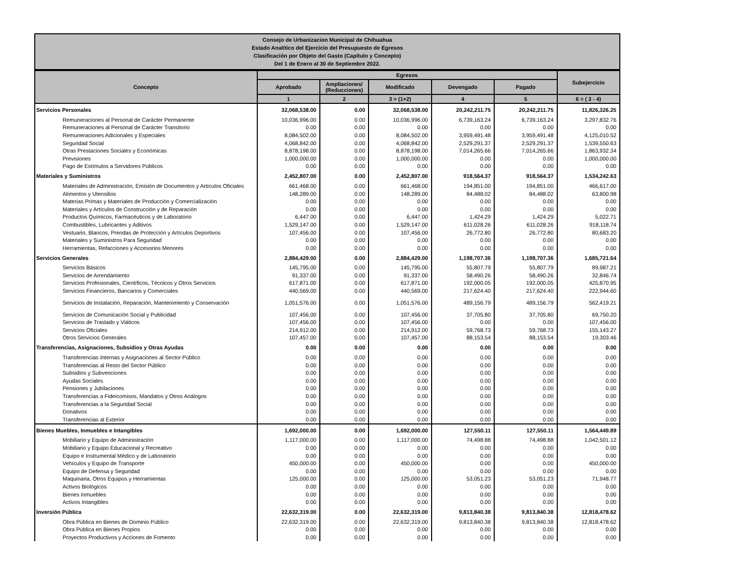Consejo de Urbanizacion Municipal de Chihuahua
Estado Analítico del Ejercicio del Presupuesto de Egresos
Clasificación por Objeto del Gasto (Capítulo y Concepto)
Del 1 de Enero al 30 de Septiembre 2022.
| Concepto | Egresos | | | | | Subejercicio |
| --- | --- | --- | --- | --- | --- | --- |
| | Aprobado | Ampliaciones/ (Reducciones) | Modificado | Devengado | Pagado | |
| | 1 | 2 | 3 = (1+2) | 4 | 5 | 6 = ( 3 - 4) |
| Servicios Personales | 32,068,538.00 | 0.00 | 32,068,538.00 | 20,242,211.75 | 20,242,211.75 | 11,826,326.25 |
| Remuneraciones al Personal de Carácter Permanente | 10,036,996.00 | 0.00 | 10,036,996.00 | 6,739,163.24 | 6,739,163.24 | 3,297,832.76 |
| Remuneraciones al Personal de Carácter Transitorio | 0.00 | 0.00 | 0.00 | 0.00 | 0.00 | 0.00 |
| Remuneraciones Adicionales y Especiales | 8,084,502.00 | 0.00 | 8,084,502.00 | 3,959,491.48 | 3,959,491.48 | 4,125,010.52 |
| Seguridad Social | 4,068,842.00 | 0.00 | 4,068,842.00 | 2,529,291.37 | 2,529,291.37 | 1,539,550.63 |
| Otras Prestaciones Sociales y Económicas | 8,878,198.00 | 0.00 | 8,878,198.00 | 7,014,265.66 | 7,014,265.66 | 1,863,932.34 |
| Previsiones | 1,000,000.00 | 0.00 | 1,000,000.00 | 0.00 | 0.00 | 1,000,000.00 |
| Pago de Estímulos a Servidores Públicos | 0.00 | 0.00 | 0.00 | 0.00 | 0.00 | 0.00 |
| Materiales y Suministros | 2,452,807.00 | 0.00 | 2,452,807.00 | 918,564.37 | 918,564.37 | 1,534,242.63 |
| Materiales de Administración, Emisión de Documentos y Artículos Oficiales | 661,468.00 | 0.00 | 661,468.00 | 194,851.00 | 194,851.00 | 466,617.00 |
| Alimentos y Utensilios | 148,289.00 | 0.00 | 148,289.00 | 84,488.02 | 84,488.02 | 63,800.98 |
| Materias Primas y Materiales de Producción y Comercialización | 0.00 | 0.00 | 0.00 | 0.00 | 0.00 | 0.00 |
| Materiales y Artículos de Construcción y de Reparación | 0.00 | 0.00 | 0.00 | 0.00 | 0.00 | 0.00 |
| Productos Químicos, Farmacéuticos y de Laboratorio | 6,447.00 | 0.00 | 6,447.00 | 1,424.29 | 1,424.29 | 5,022.71 |
| Combustibles, Lubricantes y Aditivos | 1,529,147.00 | 0.00 | 1,529,147.00 | 611,028.26 | 611,028.26 | 918,118.74 |
| Vestuario, Blancos, Prendas de Protección y Artículos Deportivos | 107,456.00 | 0.00 | 107,456.00 | 26,772.80 | 26,772.80 | 80,683.20 |
| Materiales y Suministros Para Seguridad | 0.00 | 0.00 | 0.00 | 0.00 | 0.00 | 0.00 |
| Herramientas, Refacciones y Accesorios Menores | 0.00 | 0.00 | 0.00 | 0.00 | 0.00 | 0.00 |
| Servicios Generales | 2,884,429.00 | 0.00 | 2,884,429.00 | 1,198,707.36 | 1,198,707.36 | 1,685,721.64 |
| Servicios Básicos | 145,795.00 | 0.00 | 145,795.00 | 55,807.79 | 55,807.79 | 89,987.21 |
| Servicios de Arrendamiento | 91,337.00 | 0.00 | 91,337.00 | 58,490.26 | 58,490.26 | 32,846.74 |
| Servicios Profesionales, Científicos, Técnicos y Otros Servicios | 617,871.00 | 0.00 | 617,871.00 | 192,000.05 | 192,000.05 | 425,870.95 |
| Servicios Financieros, Bancarios y Comerciales | 440,569.00 | 0.00 | 440,569.00 | 217,624.40 | 217,624.40 | 222,944.60 |
| Servicios de Instalación, Reparación, Mantenimiento y Conservación | 1,051,576.00 | 0.00 | 1,051,576.00 | 489,156.79 | 489,156.79 | 562,419.21 |
| Servicios de Comunicación Social y Publicidad | 107,456.00 | 0.00 | 107,456.00 | 37,705.80 | 37,705.80 | 69,750.20 |
| Servicios de Traslado y Viáticos | 107,456.00 | 0.00 | 107,456.00 | 0.00 | 0.00 | 107,456.00 |
| Servicios Oficiales | 214,912.00 | 0.00 | 214,912.00 | 59,768.73 | 59,768.73 | 155,143.27 |
| Otros Servicios Generales | 107,457.00 | 0.00 | 107,457.00 | 88,153.54 | 88,153.54 | 19,303.46 |
| Transferencias, Asignaciones, Subsidios y Otras Ayudas | 0.00 | 0.00 | 0.00 | 0.00 | 0.00 | 0.00 |
| Transferencias Internas y Asignaciones al Sector Público | 0.00 | 0.00 | 0.00 | 0.00 | 0.00 | 0.00 |
| Transferencias al Resto del Sector Público | 0.00 | 0.00 | 0.00 | 0.00 | 0.00 | 0.00 |
| Subsidios y Subvenciones | 0.00 | 0.00 | 0.00 | 0.00 | 0.00 | 0.00 |
| Ayudas Sociales | 0.00 | 0.00 | 0.00 | 0.00 | 0.00 | 0.00 |
| Pensiones y Jubilaciones | 0.00 | 0.00 | 0.00 | 0.00 | 0.00 | 0.00 |
| Transferencias a Fideicomisos, Mandatos y Otros Análogos | 0.00 | 0.00 | 0.00 | 0.00 | 0.00 | 0.00 |
| Transferencias a la Seguridad Social | 0.00 | 0.00 | 0.00 | 0.00 | 0.00 | 0.00 |
| Donativos | 0.00 | 0.00 | 0.00 | 0.00 | 0.00 | 0.00 |
| Transferencias al Exterior | 0.00 | 0.00 | 0.00 | 0.00 | 0.00 | 0.00 |
| Bienes Muebles, Inmuebles e Intangibles | 1,692,000.00 | 0.00 | 1,692,000.00 | 127,550.11 | 127,550.11 | 1,564,449.89 |
| Mobiliario y Equipo de Administración | 1,117,000.00 | 0.00 | 1,117,000.00 | 74,498.88 | 74,498.88 | 1,042,501.12 |
| Mobiliario y Equipo Educacional y Recreativo | 0.00 | 0.00 | 0.00 | 0.00 | 0.00 | 0.00 |
| Equipo e Instrumental Médico y de Laboratorio | 0.00 | 0.00 | 0.00 | 0.00 | 0.00 | 0.00 |
| Vehículos y Equipo de Transporte | 450,000.00 | 0.00 | 450,000.00 | 0.00 | 0.00 | 450,000.00 |
| Equipo de Defensa y Seguridad | 0.00 | 0.00 | 0.00 | 0.00 | 0.00 | 0.00 |
| Maquinaria, Otros Equipos y Herramientas | 125,000.00 | 0.00 | 125,000.00 | 53,051.23 | 53,051.23 | 71,948.77 |
| Activos Biológicos | 0.00 | 0.00 | 0.00 | 0.00 | 0.00 | 0.00 |
| Bienes Inmuebles | 0.00 | 0.00 | 0.00 | 0.00 | 0.00 | 0.00 |
| Activos Intangibles | 0.00 | 0.00 | 0.00 | 0.00 | 0.00 | 0.00 |
| Inversión Pública | 22,632,319.00 | 0.00 | 22,632,319.00 | 9,813,840.38 | 9,813,840.38 | 12,818,478.62 |
| Obra Pública en Bienes de Dominio Público | 22,632,319.00 | 0.00 | 22,632,319.00 | 9,813,840.38 | 9,813,840.38 | 12,818,478.62 |
| Obra Pública en Bienes Propios | 0.00 | 0.00 | 0.00 | 0.00 | 0.00 | 0.00 |
| Proyectos Productivos y Acciones de Fomento | 0.00 | 0.00 | 0.00 | 0.00 | 0.00 | 0.00 |